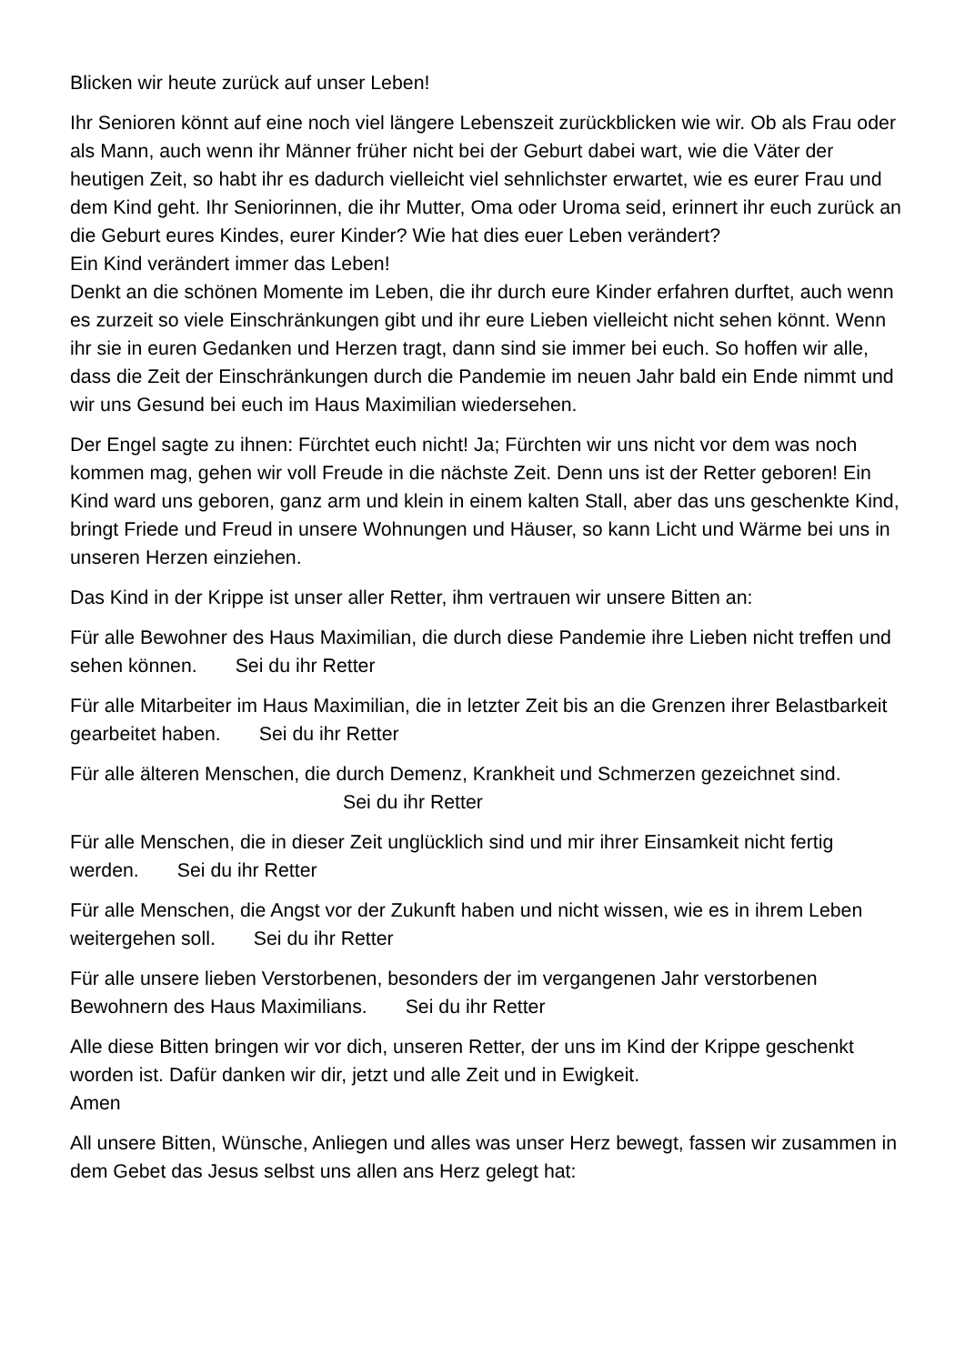Blicken wir heute zurück auf unser Leben!
Ihr Senioren könnt auf eine noch viel längere Lebenszeit zurückblicken wie wir. Ob als Frau oder als Mann, auch wenn ihr Männer früher nicht bei der Geburt dabei wart, wie die Väter der heutigen Zeit, so habt ihr es dadurch vielleicht viel sehnlichster erwartet, wie es eurer Frau und dem Kind geht. Ihr Seniorinnen, die ihr Mutter, Oma oder Uroma seid, erinnert ihr euch zurück an die Geburt eures Kindes, eurer Kinder? Wie hat dies euer Leben verändert?
Ein Kind verändert immer das Leben!
Denkt an die schönen Momente im Leben, die ihr durch eure Kinder erfahren durftet, auch wenn es zurzeit so viele Einschränkungen gibt und ihr eure Lieben vielleicht nicht sehen könnt. Wenn ihr sie in euren Gedanken und Herzen tragt, dann sind sie immer bei euch. So hoffen wir alle, dass die Zeit der Einschränkungen durch die Pandemie im neuen Jahr bald ein Ende nimmt und wir uns Gesund bei euch im Haus Maximilian wiedersehen.
Der Engel sagte zu ihnen: Fürchtet euch nicht! Ja; Fürchten wir uns nicht vor dem was noch kommen mag, gehen wir voll Freude in die nächste Zeit. Denn uns ist der Retter geboren! Ein Kind ward uns geboren, ganz arm und klein in einem kalten Stall, aber das uns geschenkte Kind, bringt Friede und Freud in unsere Wohnungen und Häuser, so kann Licht und Wärme bei uns in unseren Herzen einziehen.
Das Kind in der Krippe ist unser aller Retter, ihm vertrauen wir unsere Bitten an:
Für alle Bewohner des Haus Maximilian, die durch diese Pandemie ihre Lieben nicht treffen und sehen können. Sei du ihr Retter
Für alle Mitarbeiter im Haus Maximilian, die in letzter Zeit bis an die Grenzen ihrer Belastbarkeit gearbeitet haben. Sei du ihr Retter
Für alle älteren Menschen, die durch Demenz, Krankheit und Schmerzen gezeichnet sind. Sei du ihr Retter
Für alle Menschen, die in dieser Zeit unglücklich sind und mir ihrer Einsamkeit nicht fertig werden. Sei du ihr Retter
Für alle Menschen, die Angst vor der Zukunft haben und nicht wissen, wie es in ihrem Leben weitergehen soll. Sei du ihr Retter
Für alle unsere lieben Verstorbenen, besonders der im vergangenen Jahr verstorbenen Bewohnern des Haus Maximilians. Sei du ihr Retter
Alle diese Bitten bringen wir vor dich, unseren Retter, der uns im Kind der Krippe geschenkt worden ist. Dafür danken wir dir, jetzt und alle Zeit und in Ewigkeit.
Amen
All unsere Bitten, Wünsche, Anliegen und alles was unser Herz bewegt, fassen wir zusammen in dem Gebet das Jesus selbst uns allen ans Herz gelegt hat: